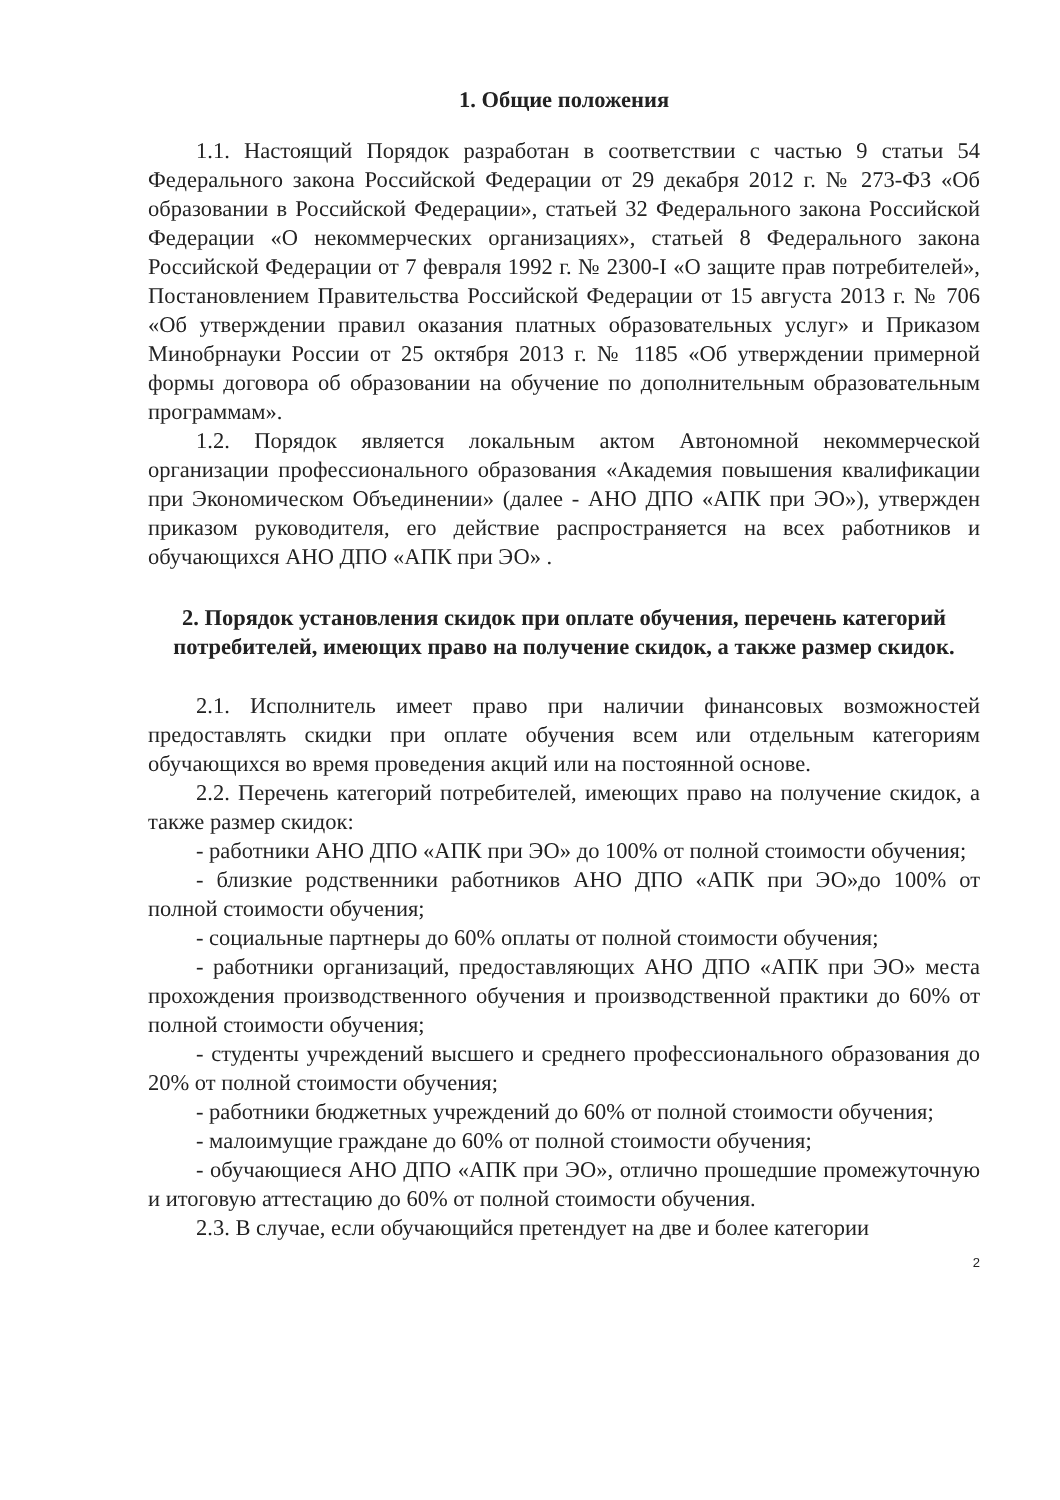1. Общие положения
1.1. Настоящий Порядок разработан в соответствии с частью 9 статьи 54 Федерального закона Российской Федерации от 29 декабря 2012 г. № 273-ФЗ «Об образовании в Российской Федерации», статьей 32 Федерального закона Российской Федерации «О некоммерческих организациях», статьей 8 Федерального закона Российской Федерации от 7 февраля 1992 г. № 2300-I «О защите прав потребителей», Постановлением Правительства Российской Федерации от 15 августа 2013 г. № 706 «Об утверждении правил оказания платных образовательных услуг» и Приказом Минобрнауки России от 25 октября 2013 г. № 1185 «Об утверждении примерной формы договора об образовании на обучение по дополнительным образовательным программам».
1.2. Порядок является локальным актом Автономной некоммерческой организации профессионального образования «Академия повышения квалификации при Экономическом Объединении» (далее - АНО ДПО «АПК при ЭО»), утвержден приказом руководителя, его действие распространяется на всех работников и обучающихся АНО ДПО «АПК при ЭО» .
2. Порядок установления скидок при оплате обучения, перечень категорий потребителей, имеющих право на получение скидок, а также размер скидок.
2.1. Исполнитель имеет право при наличии финансовых возможностей предоставлять скидки при оплате обучения всем или отдельным категориям обучающихся во время проведения акций или на постоянной основе.
2.2. Перечень категорий потребителей, имеющих право на получение скидок, а также размер скидок:
- работники АНО ДПО «АПК при ЭО» до 100% от полной стоимости обучения;
- близкие родственники работников АНО ДПО «АПК при ЭО»до 100% от полной стоимости обучения;
- социальные партнеры до 60% оплаты от полной стоимости обучения;
- работники организаций, предоставляющих АНО ДПО «АПК при ЭО» места прохождения производственного обучения и производственной практики до 60% от полной стоимости обучения;
- студенты учреждений высшего и среднего профессионального образования до 20% от полной стоимости обучения;
- работники бюджетных учреждений до 60% от полной стоимости обучения;
- малоимущие граждане до 60% от полной стоимости обучения;
- обучающиеся АНО ДПО «АПК при ЭО», отлично прошедшие промежуточную и итоговую аттестацию до 60% от полной стоимости обучения.
2.3. В случае, если обучающийся претендует на две и более категории
2